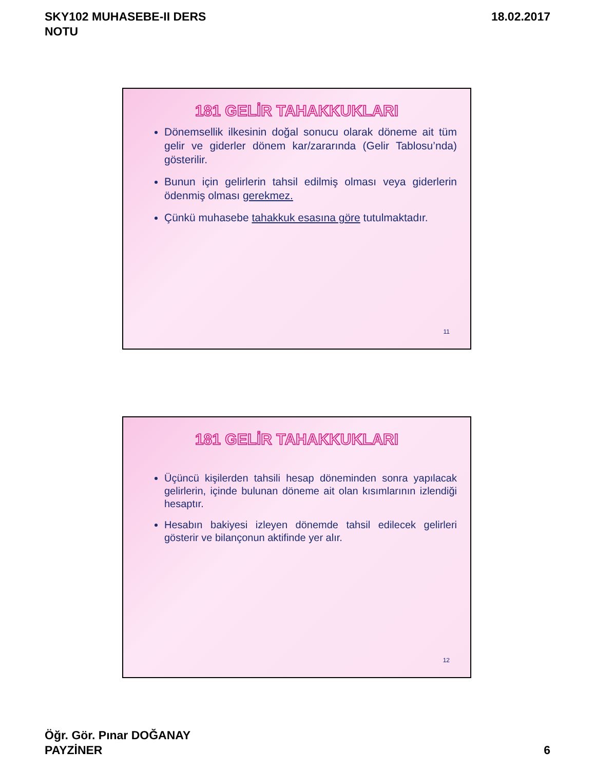SKY102 MUHASEBE-II DERS
NOTU
18.02.2017
181 GELİR TAHAKKUKLARI
Dönemsellik ilkesinin doğal sonucu olarak döneme ait tüm gelir ve giderler dönem kar/zararında (Gelir Tablosu’nda) gösterilir.
Bunun için gelirlerin tahsil edilmiş olması veya giderlerin ödenmiş olması gerekmez.
Çünkü muhasebe tahakkuk esasına göre tutulmaktadır.
11
181 GELİR TAHAKKUKLARI
Üçüncü kişilerden tahsili hesap döneminden sonra yapılacak gelirlerin, içinde bulunan döneme ait olan kısımlarının izlendiği hesaptır.
Hesabın bakiyesi izleyen dönemde tahsil edilecek gelirleri gösterir ve bilançonun aktifinde yer alır.
12
Öğr. Gör. Pınar DOĞANAY
PAYZİNER
6